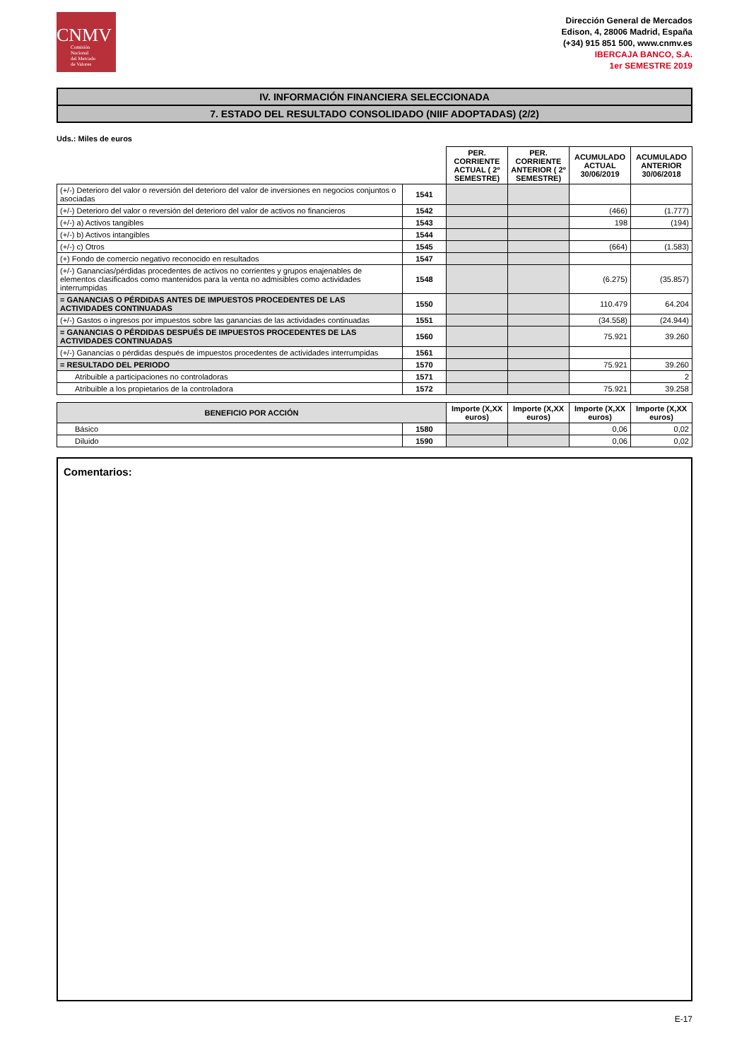CNMV
Comisión
Nacional
del Mercado
de Valores
Dirección General de Mercados
Edison, 4, 28006 Madrid, España
(+34) 915 851 500, www.cnmv.es
IBERCAJA BANCO, S.A.
1er SEMESTRE 2019
IV. INFORMACIÓN FINANCIERA SELECCIONADA
7. ESTADO DEL RESULTADO CONSOLIDADO (NIIF ADOPTADAS) (2/2)
Uds.: Miles de euros
| | | PER. CORRIENTE ACTUAL ( 2º SEMESTRE) | PER. CORRIENTE ANTERIOR ( 2º SEMESTRE) | ACUMULADO ACTUAL 30/06/2019 | ACUMULADO ANTERIOR 30/06/2018 |
| --- | --- | --- | --- | --- | --- |
| (+/-) Deterioro del valor o reversión del deterioro del valor de inversiones en negocios conjuntos o asociadas | 1541 | | | | |
| (+/-) Deterioro del valor o reversión del deterioro del valor de activos no financieros | 1542 | | | (466) | (1.777) |
| (+/-) a) Activos tangibles | 1543 | | | 198 | (194) |
| (+/-) b) Activos intangibles | 1544 | | | | |
| (+/-) c) Otros | 1545 | | | (664) | (1.583) |
| (+) Fondo de comercio negativo reconocido en resultados | 1547 | | | | |
| (+/-) Ganancias/pérdidas procedentes de activos no corrientes y grupos enajenables de elementos clasificados como mantenidos para la venta no admisibles como actividades interrumpidas | 1548 | | | (6.275) | (35.857) |
| = GANANCIAS O PÉRDIDAS ANTES DE IMPUESTOS PROCEDENTES DE LAS ACTIVIDADES CONTINUADAS | 1550 | | | 110.479 | 64.204 |
| (+/-) Gastos o ingresos por impuestos sobre las ganancias de las actividades continuadas | 1551 | | | (34.558) | (24.944) |
| = GANANCIAS O PÉRDIDAS DESPUÉS DE IMPUESTOS PROCEDENTES DE LAS ACTIVIDADES CONTINUADAS | 1560 | | | 75.921 | 39.260 |
| (+/-) Ganancias o pérdidas después de impuestos procedentes de actividades interrumpidas | 1561 | | | | |
| = RESULTADO DEL PERIODO | 1570 | | | 75.921 | 39.260 |
| Atribuible a participaciones no controladoras | 1571 | | | | 2 |
| Atribuible a los propietarios de la controladora | 1572 | | | 75.921 | 39.258 |
| BENEFICIO POR ACCIÓN | | Importe (X,XX euros) | Importe (X,XX euros) | Importe (X,XX euros) | Importe (X,XX euros) |
| --- | --- | --- | --- | --- | --- |
| Básico | 1580 | | | 0,06 | 0,02 |
| Diluido | 1590 | | | 0,06 | 0,02 |
Comentarios:
E-17